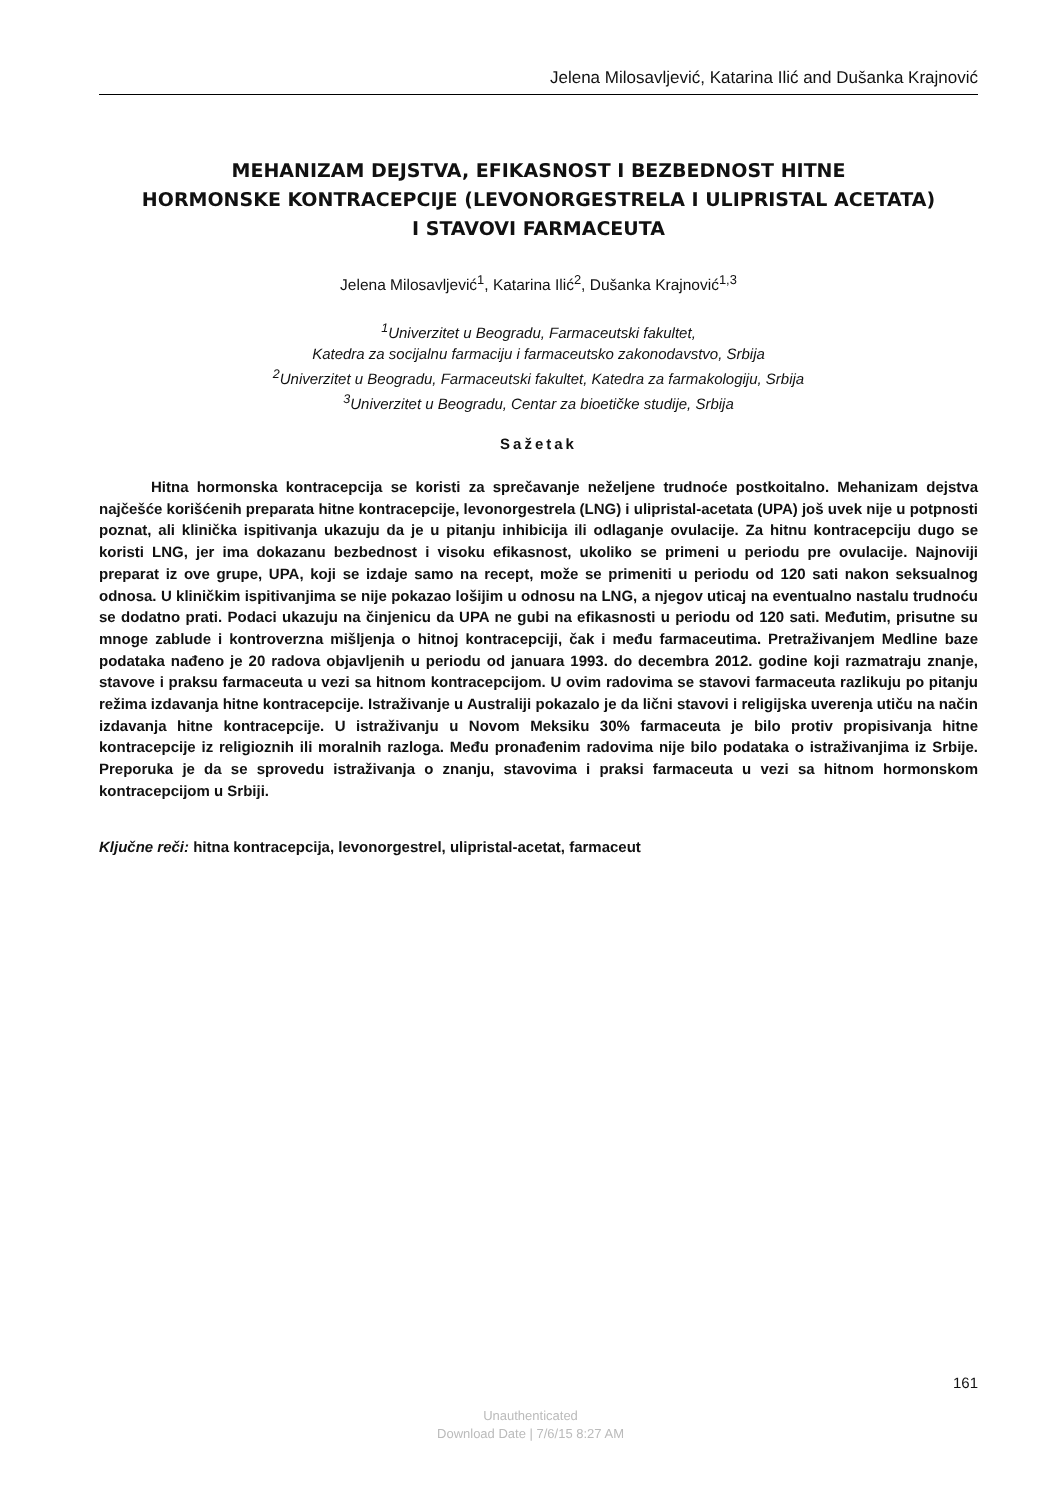Jelena Milosavljević, Katarina Ilić and Dušanka Krajnović
MEHANIZAM DEJSTVA, EFIKASNOST I BEZBEDNOST HITNE
HORMONSKE KONTRACEPCIJE (LEVONORGESTRELA I ULIPRISTAL ACETATA)
I STAVOVI FARMACEUTA
Jelena Milosavljević<sup>1</sup>, Katarina Ilić<sup>2</sup>, Dušanka Krajnović<sup>1,3</sup>
<sup>1</sup> Univerzitet u Beogradu, Farmaceutski fakultet,
Katedra za socijalnu farmaciju i farmaceutsko zakonodavstvo, Srbija
<sup>2</sup> Univerzitet u Beogradu, Farmaceutski fakultet, Katedra za farmakologiju, Srbija
<sup>3</sup> Univerzitet u Beogradu, Centar za bioetičke studije, Srbija
Sažetak
Hitna hormonska kontracepcija se koristi za sprečavanje neželjene trudnoće postkoitalno. Mehanizam dejstva najčešće korišćenih preparata hitne kontracepcije, levonorgestrela (LNG) i ulipristal-acetata (UPA) još uvek nije u potpnosti poznat, ali klinička ispitivanja ukazuju da je u pitanju inhibicija ili odlaganje ovulacije. Za hitnu kontracepciju dugo se koristi LNG, jer ima dokazanu bezbednost i visoku efikasnost, ukoliko se primeni u periodu pre ovulacije. Najnoviji preparat iz ove grupe, UPA, koji se izdaje samo na recept, može se primeniti u periodu od 120 sati nakon seksualnog odnosa. U kliničkim ispitivanjima se nije pokazao lošijim u odnosu na LNG, a njegov uticaj na eventualno nastalu trudnoću se dodatno prati. Podaci ukazuju na činjenicu da UPA ne gubi na efikasnosti u periodu od 120 sati. Međutim, prisutne su mnoge zablude i kontroverzna mišljenja o hitnoj kontracepciji, čak i među farmaceutima. Pretraživanjem Medline baze podataka nađeno je 20 radova objavljenih u periodu od januara 1993. do decembra 2012. godine koji razmatraju znanje, stavove i praksu farmaceuta u vezi sa hitnom kontracepcijom. U ovim radovima se stavovi farmaceuta razlikuju po pitanju režima izdavanja hitne kontracepcije. Istraživanje u Australiji pokazalo je da lični stavovi i religijska uverenja utiču na način izdavanja hitne kontracepcije. U istraživanju u Novom Meksiku 30% farmaceuta je bilo protiv propisivanja hitne kontracepcije iz religioznih ili moralnih razloga. Među pronađenim radovima nije bilo podataka o istraživanjima iz Srbije. Preporuka je da se sprovedu istraživanja o znanju, stavovima i praksi farmaceuta u vezi sa hitnom hormonskom kontracepcijom u Srbiji.
Ključne reči: hitna kontracepcija, levonorgestrel, ulipristal-acetat, farmaceut
161
Unauthenticated
Download Date | 7/6/15 8:27 AM